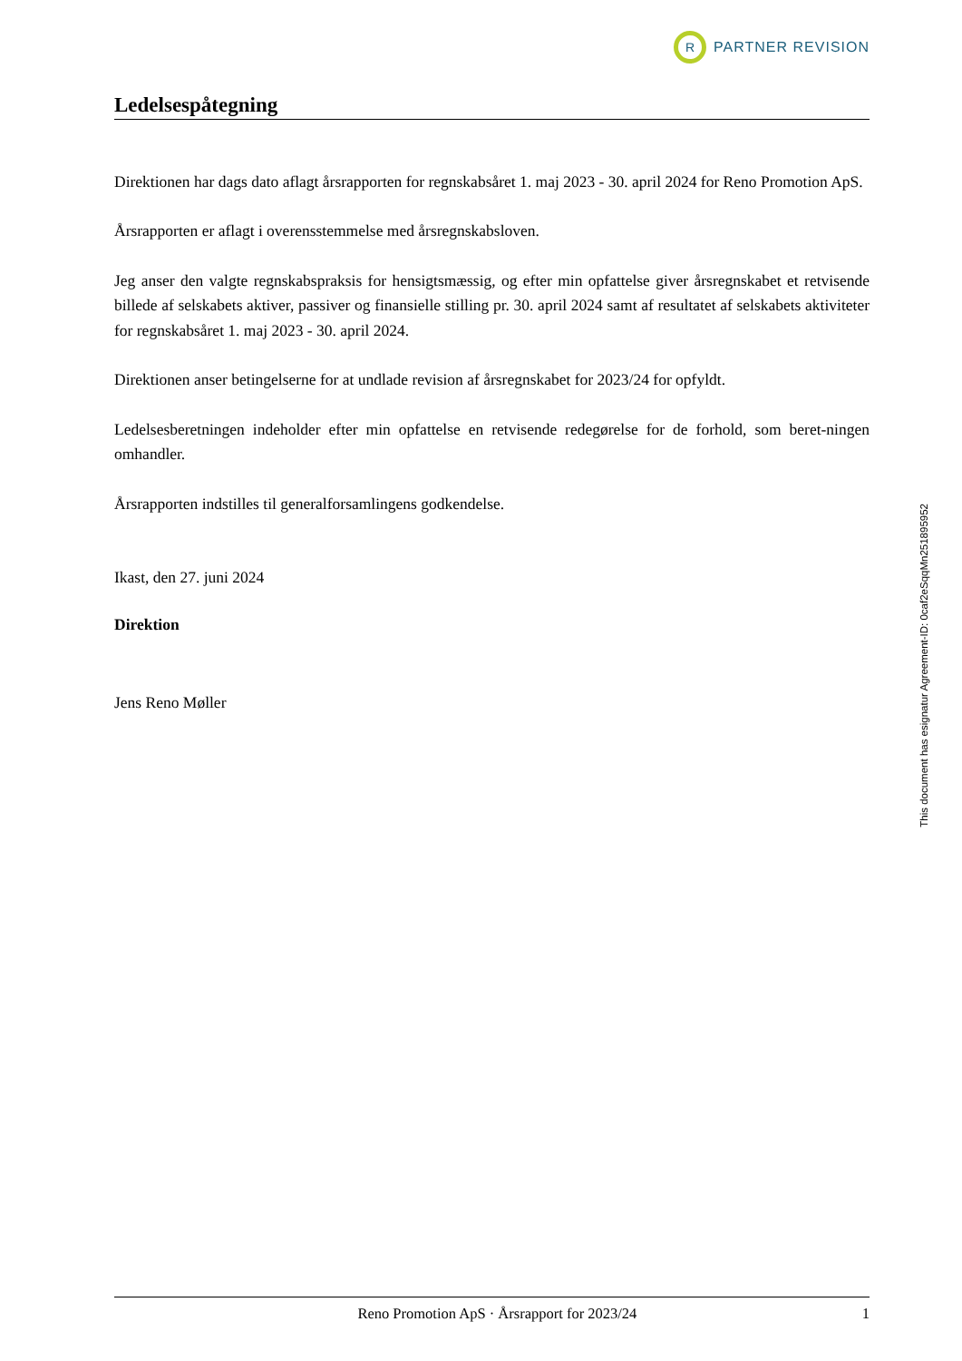R
PARTNER REVISION
Ledelsespåtegning
Direktionen har dags dato aflagt årsrapporten for regnskabsåret 1. maj 2023 - 30. april 2024 for Reno Promotion ApS.
Årsrapporten er aflagt i overensstemmelse med årsregnskabsloven.
Jeg anser den valgte regnskabspraksis for hensigtsmæssig, og efter min opfattelse giver årsregnskabet et retvisende billede af selskabets aktiver, passiver og finansielle stilling pr. 30. april 2024 samt af resultatet af selskabets aktiviteter for regnskabsåret 1. maj 2023 - 30. april 2024.
Direktionen anser betingelserne for at undlade revision af årsregnskabet for 2023/24 for opfyldt.
Ledelsesberetningen indeholder efter min opfattelse en retvisende redegørelse for de forhold, som beret-ningen omhandler.
Årsrapporten indstilles til generalforsamlingens godkendelse.
Ikast, den 27. juni 2024
Direktion
Jens Reno Møller
This document has esignatur Agreement-ID: 0caf2eSqqMn251895952
Reno Promotion ApS · Årsrapport for 2023/24 1